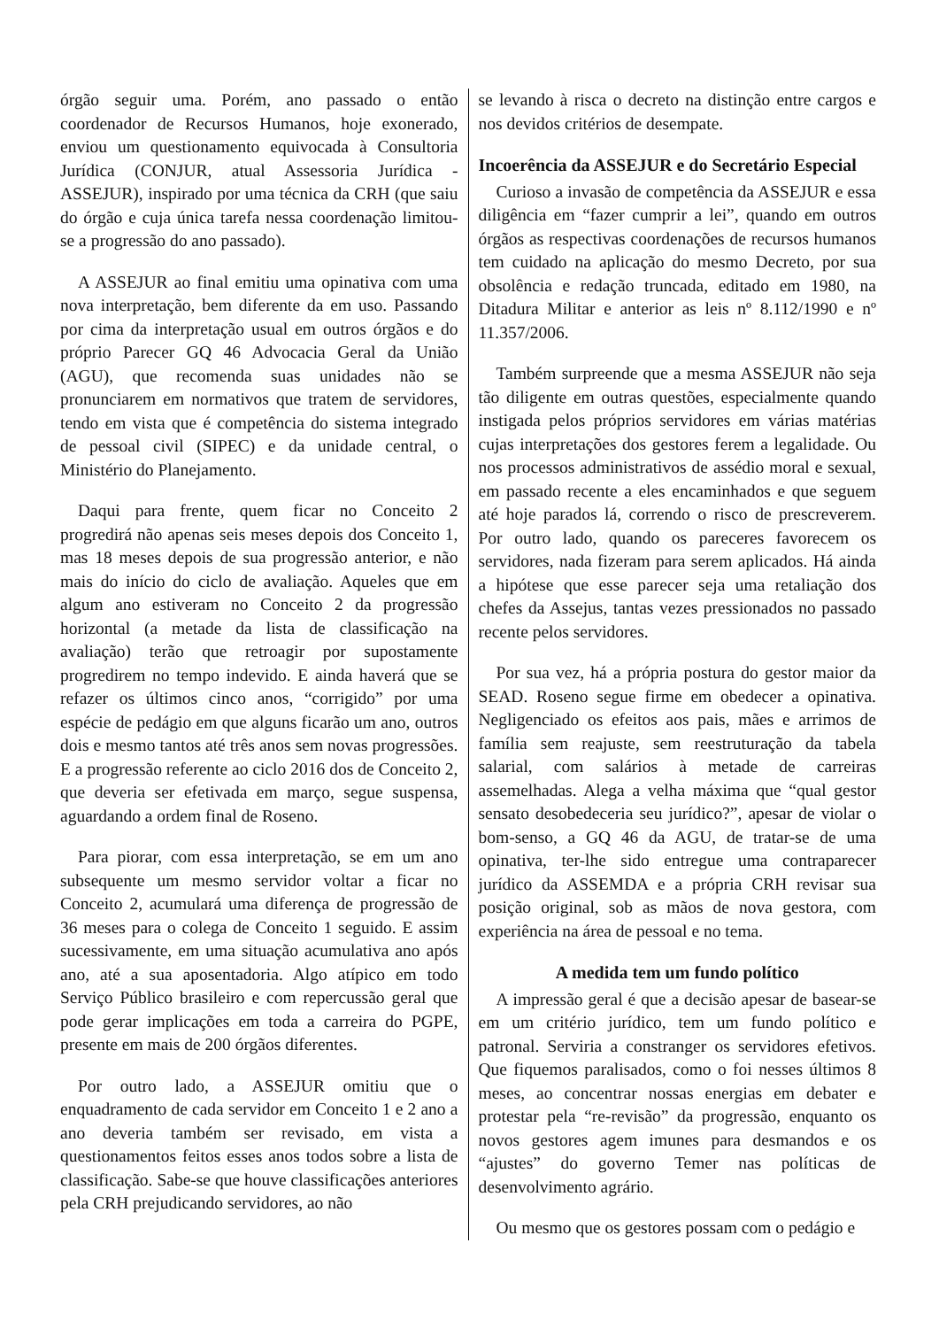órgão seguir uma. Porém, ano passado o então coordenador de Recursos Humanos, hoje exonerado, enviou um questionamento equivocada à Consultoria Jurídica (CONJUR, atual Assessoria Jurídica - ASSEJUR), inspirado por uma técnica da CRH (que saiu do órgão e cuja única tarefa nessa coordenação limitou-se a progressão do ano passado).
A ASSEJUR ao final emitiu uma opinativa com uma nova interpretação, bem diferente da em uso. Passando por cima da interpretação usual em outros órgãos e do próprio Parecer GQ 46 Advocacia Geral da União (AGU), que recomenda suas unidades não se pronunciarem em normativos que tratem de servidores, tendo em vista que é competência do sistema integrado de pessoal civil (SIPEC) e da unidade central, o Ministério do Planejamento.
Daqui para frente, quem ficar no Conceito 2 progredirá não apenas seis meses depois dos Conceito 1, mas 18 meses depois de sua progressão anterior, e não mais do início do ciclo de avaliação. Aqueles que em algum ano estiveram no Conceito 2 da progressão horizontal (a metade da lista de classificação na avaliação) terão que retroagir por supostamente progredirem no tempo indevido. E ainda haverá que se refazer os últimos cinco anos, “corrigido” por uma espécie de pedágio em que alguns ficarão um ano, outros dois e mesmo tantos até três anos sem novas progressões. E a progressão referente ao ciclo 2016 dos de Conceito 2, que deveria ser efetivada em março, segue suspensa, aguardando a ordem final de Roseno.
Para piorar, com essa interpretação, se em um ano subsequente um mesmo servidor voltar a ficar no Conceito 2, acumulará uma diferença de progressão de 36 meses para o colega de Conceito 1 seguido. E assim sucessivamente, em uma situação acumulativa ano após ano, até a sua aposentadoria. Algo atípico em todo Serviço Público brasileiro e com repercussão geral que pode gerar implicações em toda a carreira do PGPE, presente em mais de 200 órgãos diferentes.
Por outro lado, a ASSEJUR omitiu que o enquadramento de cada servidor em Conceito 1 e 2 ano a ano deveria também ser revisado, em vista a questionamentos feitos esses anos todos sobre a lista de classificação. Sabe-se que houve classificações anteriores pela CRH prejudicando servidores, ao não
se levando à risca o decreto na distinção entre cargos e nos devidos critérios de desempate.
Incoerência da ASSEJUR e do Secretário Especial
Curioso a invasão de competência da ASSEJUR e essa diligência em “fazer cumprir a lei”, quando em outros órgãos as respectivas coordenações de recursos humanos tem cuidado na aplicação do mesmo Decreto, por sua obsolência e redação truncada, editado em 1980, na Ditadura Militar e anterior as leis nº 8.112/1990 e nº 11.357/2006.
Também surpreende que a mesma ASSEJUR não seja tão diligente em outras questões, especialmente quando instigada pelos próprios servidores em várias matérias cujas interpretações dos gestores ferem a legalidade. Ou nos processos administrativos de assédio moral e sexual, em passado recente a eles encaminhados e que seguem até hoje parados lá, correndo o risco de prescreverem. Por outro lado, quando os pareceres favorecem os servidores, nada fizeram para serem aplicados. Há ainda a hipótese que esse parecer seja uma retaliação dos chefes da Assejus, tantas vezes pressionados no passado recente pelos servidores.
Por sua vez, há a própria postura do gestor maior da SEAD. Roseno segue firme em obedecer a opinativa. Negligenciado os efeitos aos pais, mães e arrimos de família sem reajuste, sem reestruturação da tabela salarial, com salários à metade de carreiras assemelhadas. Alega a velha máxima que “qual gestor sensato desobedeceria seu jurídico?”, apesar de violar o bom-senso, a GQ 46 da AGU, de tratar-se de uma opinativa, ter-lhe sido entregue uma contraparecer jurídico da ASSEMDA e a própria CRH revisar sua posição original, sob as mãos de nova gestora, com experiência na área de pessoal e no tema.
A medida tem um fundo político
A impressão geral é que a decisão apesar de basear-se em um critério jurídico, tem um fundo político e patronal. Serviria a constranger os servidores efetivos. Que fiquemos paralisados, como o foi nesses últimos 8 meses, ao concentrar nossas energias em debater e protestar pela “re-revisão” da progressão, enquanto os novos gestores agem imunes para desmandos e os “ajustes” do governo Temer nas políticas de desenvolvimento agrário.
Ou mesmo que os gestores possam com o pedágio e